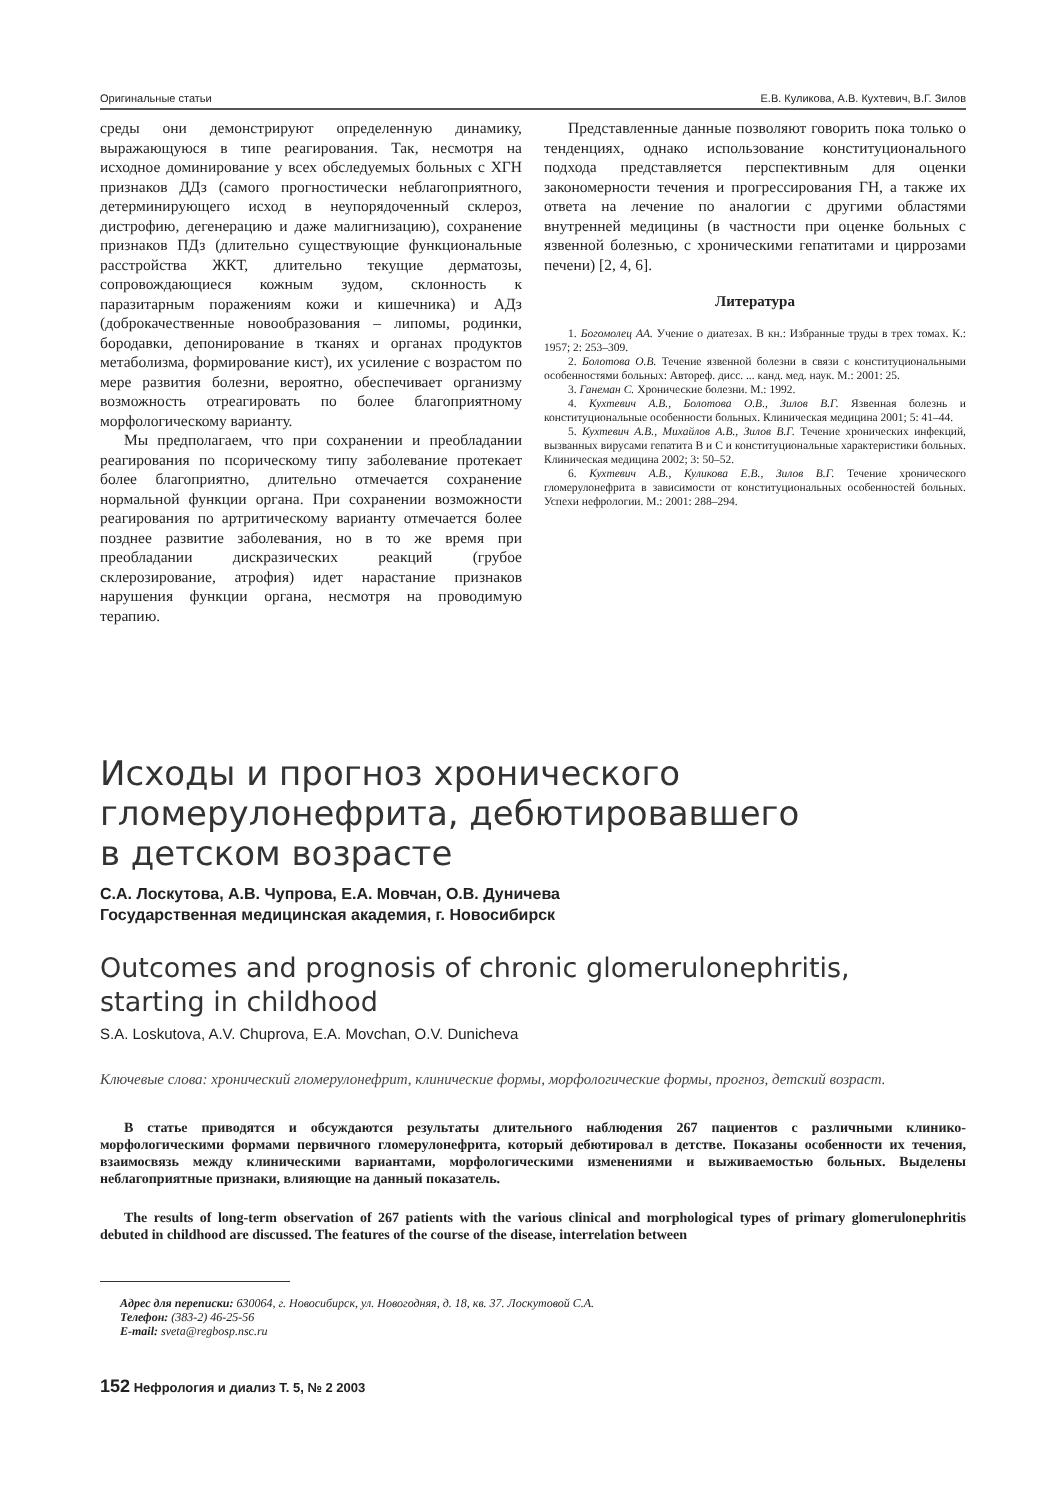Оригинальные статьи Е.В. Куликова, А.В. Кухтевич, В.Г. Зилов
среды они демонстрируют определенную динамику, выражающуюся в типе реагирования. Так, несмотря на исходное доминирование у всех обследуемых больных с ХГН признаков ДДз (самого прогностически неблагоприятного, детерминирующего исход в неупорядоченный склероз, дистрофию, дегенерацию и даже малигнизацию), сохранение признаков ПДз (длительно существующие функциональные расстройства ЖКТ, длительно текущие дерматозы, сопровождающиеся кожным зудом, склонность к паразитарным поражениям кожи и кишечника) и АДз (доброкачественные новообразования – липомы, родинки, бородавки, депонирование в тканях и органах продуктов метаболизма, формирование кист), их усиление с возрастом по мере развития болезни, вероятно, обеспечивает организму возможность отреагировать по более благоприятному морфологическому варианту.
Мы предполагаем, что при сохранении и преобладании реагирования по псорическому типу заболевание протекает более благоприятно, длительно отмечается сохранение нормальной функции органа. При сохранении возможности реагирования по артритическому варианту отмечается более позднее развитие заболевания, но в то же время при преобладании дискразических реакций (грубое склерозирование, атрофия) идет нарастание признаков нарушения функции органа, несмотря на проводимую терапию.
Представленные данные позволяют говорить пока только о тенденциях, однако использование конституционального подхода представляется перспективным для оценки закономерности течения и прогрессирования ГН, а также их ответа на лечение по аналогии с другими областями внутренней медицины (в частности при оценке больных с язвенной болезнью, с хроническими гепатитами и циррозами печени) [2, 4, 6].
Литература
1. Богомолец АА. Учение о диатезах. В кн.: Избранные труды в трех томах. К.: 1957; 2: 253–309.
2. Болотова О.В. Течение язвенной болезни в связи с конституциональными особенностями больных: Автореф. дисс. ... канд. мед. наук. М.: 2001: 25.
3. Ганеман С. Хронические болезни. М.: 1992.
4. Кухтевич А.В., Болотова О.В., Зилов В.Г. Язвенная болезнь и конституциональные особенности больных. Клиническая медицина 2001; 5: 41–44.
5. Кухтевич А.В., Михайлов А.В., Зилов В.Г. Течение хронических инфекций, вызванных вирусами гепатита В и С и конституциональные характеристики больных. Клиническая медицина 2002; 3: 50–52.
6. Кухтевич А.В., Куликова Е.В., Зилов В.Г. Течение хронического гломерулонефрита в зависимости от конституциональных особенностей больных. Успехи нефрологии. М.: 2001: 288–294.
Исходы и прогноз хронического
гломерулонефрита, дебютировавшего
в детском возрасте
С.А. Лоскутова, А.В. Чупрова, Е.А. Мовчан, О.В. Дуничева
Государственная медицинская академия, г. Новосибирск
Outcomes and prognosis of chronic glomerulonephritis,
starting in childhood
S.A. Loskutova, A.V. Chuprova, E.A. Movchan, O.V. Dunicheva
Ключевые слова: хронический гломерулонефрит, клинические формы, морфологические формы, прогноз, детский возраст.
В статье приводятся и обсуждаются результаты длительного наблюдения 267 пациентов с различными клинико-морфологическими формами первичного гломерулонефрита, который дебютировал в детстве. Показаны особенности их течения, взаимосвязь между клиническими вариантами, морфологическими изменениями и выживаемостью больных. Выделены неблагоприятные признаки, влияющие на данный показатель.
The results of long-term observation of 267 patients with the various clinical and morphological types of primary glomerulonephritis debuted in childhood are discussed. The features of the course of the disease, interrelation between
Адрес для переписки: 630064, г. Новосибирск, ул. Новогодняя, д. 18, кв. 37. Лоскутовой С.А.
Телефон: (383-2) 46-25-56
E-mail: sveta@regbosp.nsc.ru
152 Нефрология и диализ Т. 5, № 2 2003